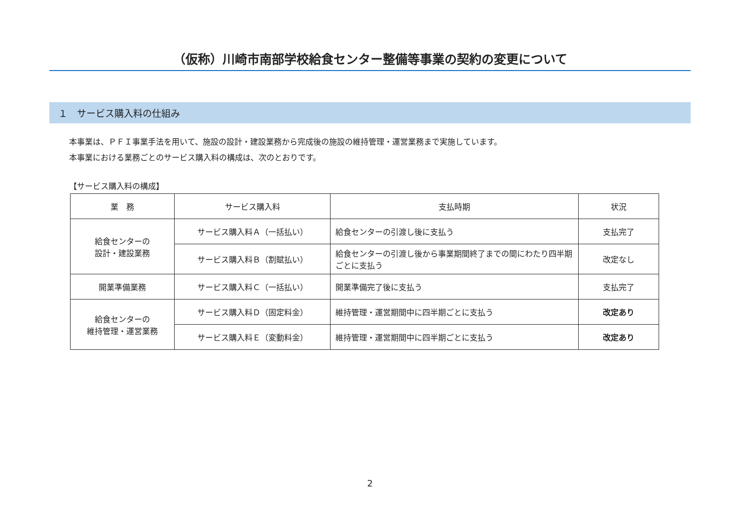（仮称）川崎市南部学校給食センター整備等事業の契約の変更について
１　サービス購入料の仕組み
本事業は、ＰＦＩ事業手法を用いて、施設の設計・建設業務から完成後の施設の維持管理・運営業務まで実施しています。
本事業における業務ごとのサービス購入料の構成は、次のとおりです。
【サービス購入料の構成】
| 業 務 | サービス購入料 | 支払時期 | 状況 |
| --- | --- | --- | --- |
| 給食センターの 設計・建設業務 | サービス購入料Ａ（一括払い） | 給食センターの引渡し後に支払う | 支払完了 |
| | サービス購入料Ｂ（割賦払い） | 給食センターの引渡し後から事業期間終了までの間にわたり四半期ごとに支払う | 改定なし |
| 開業準備業務 | サービス購入料Ｃ（一括払い） | 開業準備完了後に支払う | 支払完了 |
| 給食センターの 維持管理・運営業務 | サービス購入料Ｄ（固定料金） | 維持管理・運営期間中に四半期ごとに支払う | 改定あり |
| | サービス購入料Ｅ（変動料金） | 維持管理・運営期間中に四半期ごとに支払う | 改定あり |
2